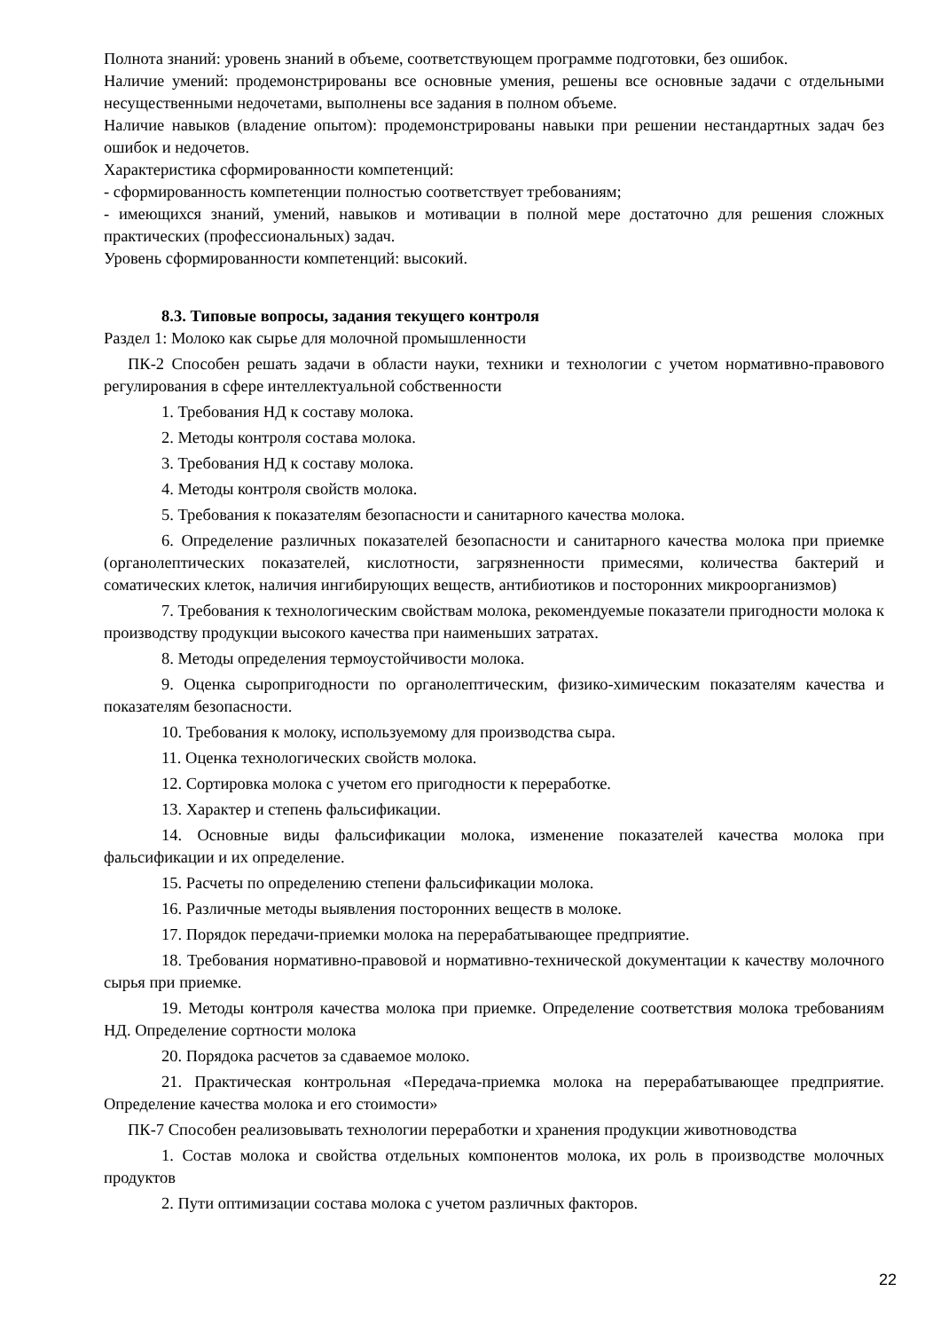Полнота знаний: уровень знаний в объеме, соответствующем программе подготовки, без ошибок.
Наличие умений: продемонстрированы все основные умения, решены все основные задачи с отдельными несущественными недочетами, выполнены все задания в полном объеме.
Наличие навыков (владение опытом): продемонстрированы навыки при решении нестандартных задач без ошибок и недочетов.
Характеристика сформированности компетенций:
- сформированность компетенции полностью соответствует требованиям;
- имеющихся знаний, умений, навыков и мотивации в полной мере достаточно для решения сложных практических (профессиональных) задач.
Уровень сформированности компетенций: высокий.
8.3. Типовые вопросы, задания текущего контроля
Раздел 1: Молоко как сырье для молочной промышленности
ПК-2 Способен решать задачи в области науки, техники и технологии с учетом нормативно-правового регулирования в сфере интеллектуальной собственности
1. Требования НД к составу молока.
2. Методы контроля состава молока.
3. Требования НД к составу молока.
4. Методы контроля свойств молока.
5. Требования к показателям безопасности и санитарного качества молока.
6. Определение различных показателей безопасности и санитарного качества молока при приемке (органолептических показателей, кислотности, загрязненности примесями, количества бактерий и соматических клеток, наличия ингибирующих веществ, антибиотиков и посторонних микроорганизмов)
7. Требования к технологическим свойствам молока, рекомендуемые показатели пригодности молока к производству продукции высокого качества при наименьших затратах.
8. Методы определения термоустойчивости молока.
9. Оценка сыропригодности по органолептическим, физико-химическим показателям качества и показателям безопасности.
10. Требования к молоку, используемому для производства сыра.
11. Оценка технологических свойств молока.
12. Сортировка молока с учетом его пригодности к переработке.
13. Характер и степень фальсификации.
14. Основные виды фальсификации молока, изменение показателей качества молока при фальсификации и их определение.
15. Расчеты по определению степени фальсификации молока.
16. Различные методы выявления посторонних веществ в молоке.
17. Порядок передачи-приемки молока на перерабатывающее предприятие.
18. Требования нормативно-правовой и нормативно-технической документации к качеству молочного сырья при приемке.
19. Методы контроля качества молока при приемке. Определение соответствия молока требованиям НД. Определение сортности молока
20. Порядока расчетов за сдаваемое молоко.
21. Практическая контрольная «Передача-приемка молока на перерабатывающее предприятие. Определение качества молока и его стоимости»
ПК-7 Способен реализовывать технологии переработки и хранения продукции животноводства
1. Состав молока и свойства отдельных компонентов молока, их роль в производстве молочных продуктов
2. Пути оптимизации состава молока с учетом различных факторов.
22